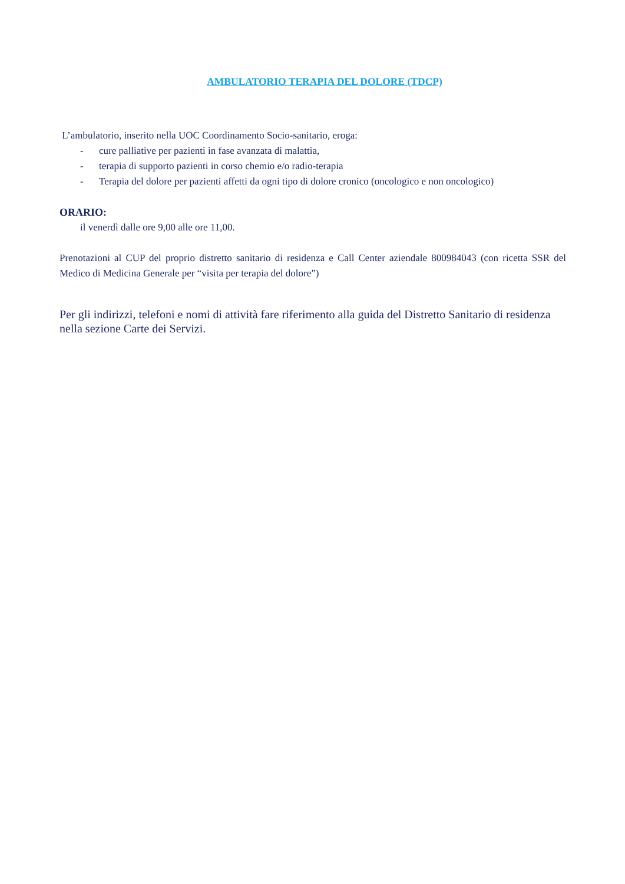AMBULATORIO TERAPIA DEL DOLORE (TDCP)
L’ambulatorio, inserito nella UOC Coordinamento Socio-sanitario, eroga:
- cure palliative per pazienti in fase avanzata di malattia,
- terapia di supporto pazienti in corso chemio e/o radio-terapia
- Terapia del dolore per pazienti affetti da ogni tipo di dolore cronico (oncologico e non oncologico)
ORARIO:
il venerdì dalle ore 9,00 alle ore 11,00.
Prenotazioni al CUP del proprio distretto sanitario di residenza e Call Center aziendale 800984043 (con ricetta SSR del Medico di Medicina Generale per “visita per terapia del dolore”)
Per gli indirizzi, telefoni e nomi di attività fare riferimento alla guida del Distretto Sanitario di residenza nella sezione Carte dei Servizi.